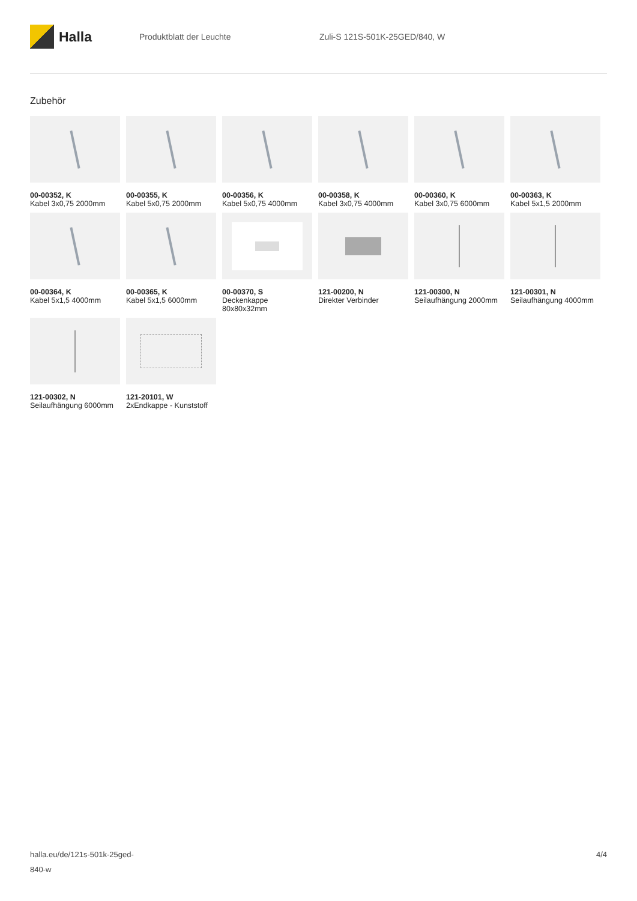Halla
Produktblatt der Leuchte Zuli-S 121S-501K-25GED/840, W
Zubehör
00-00352, K
Kabel 3x0,75 2000mm
00-00355, K
Kabel 5x0,75 2000mm
00-00356, K
Kabel 5x0,75 4000mm
00-00358, K
Kabel 3x0,75 4000mm
00-00360, K
Kabel 3x0,75 6000mm
00-00363, K
Kabel 5x1,5 2000mm
00-00364, K
Kabel 5x1,5 4000mm
00-00365, K
Kabel 5x1,5 6000mm
00-00370, S
Deckenkappe 80x80x32mm
121-00200, N
Direkter Verbinder
121-00300, N
Seilaufhängung 2000mm
121-00301, N
Seilaufhängung 4000mm
121-00302, N
Seilaufhängung 6000mm
121-20101, W
2xEndkappe - Kunststoff
halla.eu/de/121s-501k-25ged-
840-w
4/4